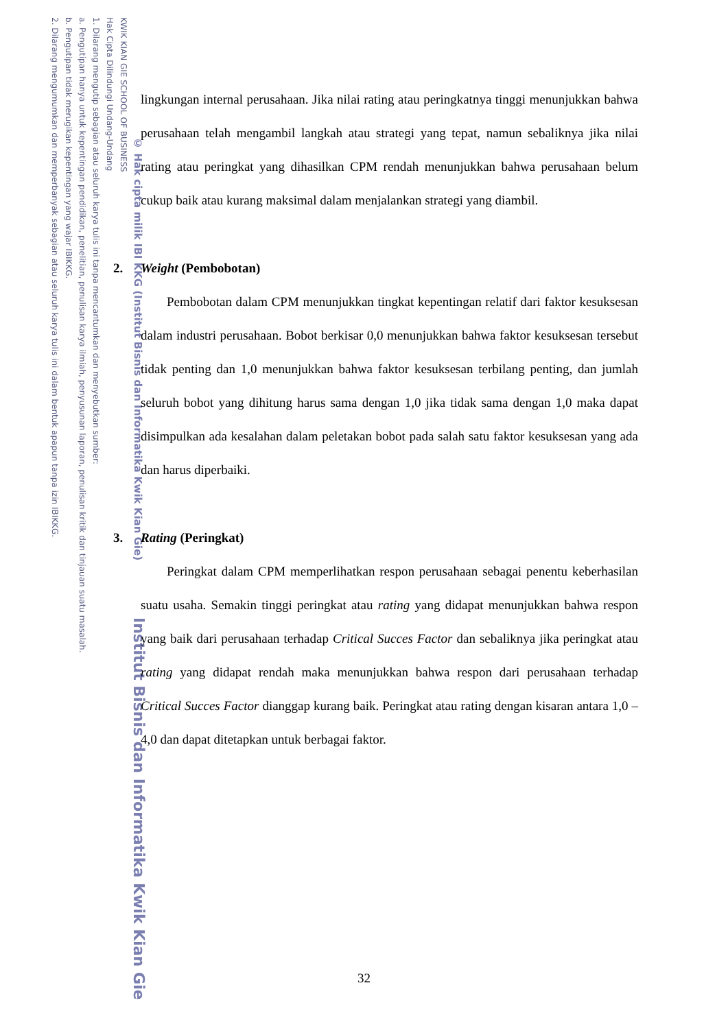KWIK KIAN GIE SCHOOL OF BUSINESS
Hak Cipta Dilindungi Undang-Undang
1. Dilarang mengutip sebagian atau seluruh karya tulis ini tanpa mencantumkan dan menyebutkan sumber:
a. Pengutipan hanya untuk kepentingan pendidikan, penelitian, penulisan karya ilmiah, penyusunan laporan, penulisan kritik dan tinjauan suatu masalah.
b. Pengutipan tidak merugikan kepentingan yang wajar IBIKKG.
2. Dilarang mengumumkan dan memperbanyak sebagian atau seluruh karya tulis ini dalam bentuk apapun tanpa izin IBIKKG.
© Hak cipta milik IBI KKG (Institut Bisnis dan Informatika Kwik Kian Gie)
Institut Bisnis dan Informatika Kwik Kian Gie
lingkungan internal perusahaan. Jika nilai rating atau peringkatnya tinggi menunjukkan bahwa perusahaan telah mengambil langkah atau strategi yang tepat, namun sebaliknya jika nilai rating atau peringkat yang dihasilkan CPM rendah menunjukkan bahwa perusahaan belum cukup baik atau kurang maksimal dalam menjalankan strategi yang diambil.
2. Weight (Pembobotan)
Pembobotan dalam CPM menunjukkan tingkat kepentingan relatif dari faktor kesuksesan dalam industri perusahaan. Bobot berkisar 0,0 menunjukkan bahwa faktor kesuksesan tersebut tidak penting dan 1,0 menunjukkan bahwa faktor kesuksesan terbilang penting, dan jumlah seluruh bobot yang dihitung harus sama dengan 1,0 jika tidak sama dengan 1,0 maka dapat disimpulkan ada kesalahan dalam peletakan bobot pada salah satu faktor kesuksesan yang ada dan harus diperbaiki.
3. Rating (Peringkat)
Peringkat dalam CPM memperlihatkan respon perusahaan sebagai penentu keberhasilan suatu usaha. Semakin tinggi peringkat atau rating yang didapat menunjukkan bahwa respon yang baik dari perusahaan terhadap Critical Succes Factor dan sebaliknya jika peringkat atau rating yang didapat rendah maka menunjukkan bahwa respon dari perusahaan terhadap Critical Succes Factor dianggap kurang baik. Peringkat atau rating dengan kisaran antara 1,0 – 4,0 dan dapat ditetapkan untuk berbagai faktor.
32